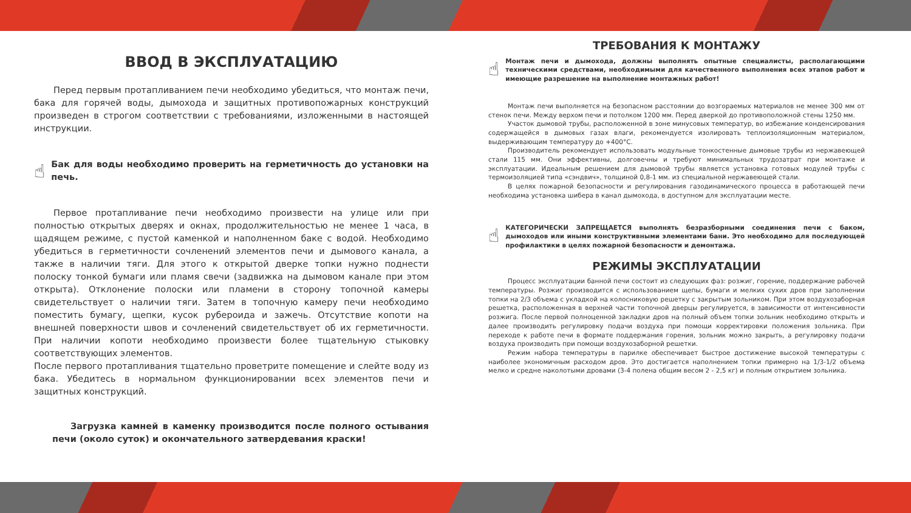ВВОД В ЭКСПЛУАТАЦИЮ
Перед первым протапливанием печи необходимо убедиться, что монтаж печи, бака для горячей воды, дымохода и защитных противопожарных конструкций произведен в строгом соответствии с требованиями, изложенными в настоящей инструкции.
☝ Бак для воды необходимо проверить на герметичность до установки на печь.
Первое протапливание печи необходимо произвести на улице или при полностью открытых дверях и окнах, продолжительностью не менее 1 часа, в щадящем режиме, с пустой каменкой и наполненном баке с водой. Необходимо убедиться в герметичности сочленений элементов печи и дымового канала, а также в наличии тяги. Для этого к открытой дверке топки нужно поднести полоску тонкой бумаги или пламя свечи (задвижка на дымовом канале при этом открыта). Отклонение полоски или пламени в сторону топочной камеры свидетельствует о наличии тяги. Затем в топочную камеру печи необходимо поместить бумагу, щепки, кусок рубероида и зажечь. Отсутствие копоти на внешней поверхности швов и сочленений свидетельствует об их герметичности. При наличии копоти необходимо произвести более тщательную стыковку соответствующих элементов.
После первого протапливания тщательно проветрите помещение и слейте воду из бака. Убедитесь в нормальном функционировании всех элементов печи и защитных конструкций.
Загрузка камней в каменку производится после полного остывания печи (около суток) и окончательного затвердевания краски!
ТРЕБОВАНИЯ К МОНТАЖУ
☝ Монтаж печи и дымохода, должны выполнять опытные специалисты, располагающими техническими средствами, необходимыми для качественного выполнения всех этапов работ и имеющие разрешение на выполнение монтажных работ!
Монтаж печи выполняется на безопасном расстоянии до возгораемых материалов не менее 300 мм от стенок печи. Между верхом печи и потолком 1200 мм. Перед дверкой до противоположной стены 1250 мм.
Участок дымовой трубы, расположенной в зоне минусовых температур, во избежание конденсирования содержащейся в дымовых газах влаги, рекомендуется изолировать теплоизоляционным материалом, выдерживающим температуру до +400°С.
Производитель рекомендует использовать модульные тонкостенные дымовые трубы из нержавеющей стали 115 мм. Они эффективны, долговечны и требуют минимальных трудозатрат при монтаже и эксплуатации. Идеальным решением для дымовой трубы является установка готовых модулей трубы с термоизоляцией типа «сэндвич», толщиной 0,8-1 мм. из специальной нержавеющей стали.
В целях пожарной безопасности и регулирования газодинамического процесса в работающей печи необходима установка шибера в канал дымохода, в доступном для эксплуатации месте.
☝ КАТЕГОРИЧЕСКИ ЗАПРЕЩАЕТСЯ выполнять безразборными соединения печи с баком, дымоходов или иными конструктивными элементами бани. Это необходимо для последующей профилактики в целях пожарной безопасности и демонтажа.
РЕЖИМЫ ЭКСПЛУАТАЦИИ
Процесс эксплуатации банной печи состоит из следующих фаз: розжиг, горение, поддержание рабочей температуры. Розжиг производится с использованием щепы, бумаги и мелких сухих дров при заполнении топки на 2/3 объема с укладкой на колосниковую решетку с закрытым зольником. При этом воздухозаборная решетка, расположенная в верхней части топочной дверцы регулируется, в зависимости от интенсивности розжига. После первой полноценной закладки дров на полный объем топки зольник необходимо открыть и далее производить регулировку подачи воздуха при помощи корректировки положения зольника. При переходе к работе печи в формате поддержания горения, зольник можно закрыть, а регулировку подачи воздуха производить при помощи воздухозаборной решетки.
Режим набора температуры в парилке обеспечивает быстрое достижение высокой температуры с наиболее экономичным расходом дров. Это достигается наполнением топки примерно на 1/3-1/2 объема мелко и средне наколотыми дровами (3-4 полена общим весом 2 - 2,5 кг) и полным открытием зольника.